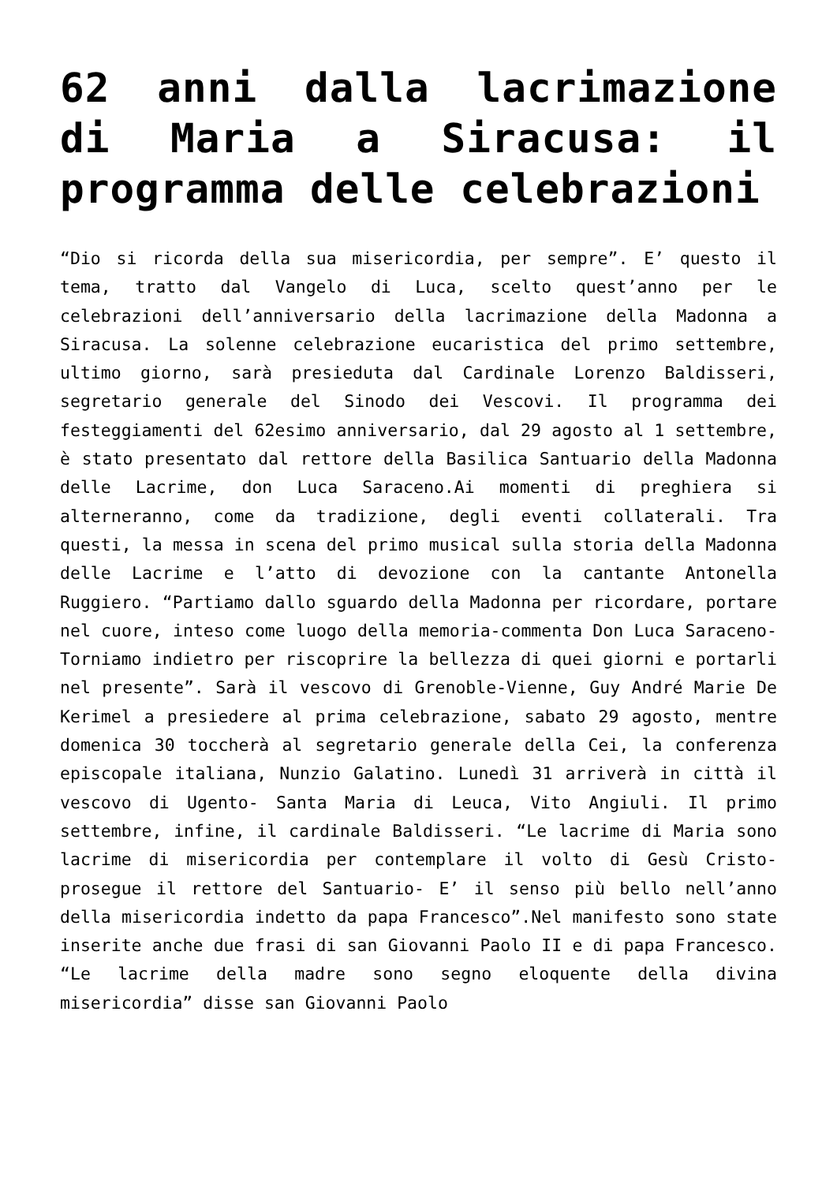62 anni dalla lacrimazione di Maria a Siracusa: il programma delle celebrazioni
“Dio si ricorda della sua misericordia, per sempre”. E’ questo il tema, tratto dal Vangelo di Luca, scelto quest’anno per le celebrazioni dell’anniversario della lacrimazione della Madonna a Siracusa. La solenne celebrazione eucaristica del primo settembre, ultimo giorno, sarà presieduta dal Cardinale Lorenzo Baldisseri, segretario generale del Sinodo dei Vescovi. Il programma dei festeggiamenti del 62esimo anniversario, dal 29 agosto al 1 settembre, è stato presentato dal rettore della Basilica Santuario della Madonna delle Lacrime, don Luca Saraceno.Ai momenti di preghiera si alterneranno, come da tradizione, degli eventi collaterali. Tra questi, la messa in scena del primo musical sulla storia della Madonna delle Lacrime e l’atto di devozione con la cantante Antonella Ruggiero. “Partiamo dallo sguardo della Madonna per ricordare, portare nel cuore, inteso come luogo della memoria-commenta Don Luca Saraceno- Torniamo indietro per riscoprire la bellezza di quei giorni e portarli nel presente”. Sarà il vescovo di Grenoble-Vienne, Guy André Marie De Kerimel a presiedere al prima celebrazione, sabato 29 agosto, mentre domenica 30 toccherà al segretario generale della Cei, la conferenza episcopale italiana, Nunzio Galatino. Lunedì 31 arriverà in città il vescovo di Ugento- Santa Maria di Leuca, Vito Angiuli. Il primo settembre, infine, il cardinale Baldisseri. “Le lacrime di Maria sono lacrime di misericordia per contemplare il volto di Gesù Cristo-prosegue il rettore del Santuario- E’ il senso più bello nell’anno della misericordia indetto da papa Francesco”.Nel manifesto sono state inserite anche due frasi di san Giovanni Paolo II e di papa Francesco. “Le lacrime della madre sono segno eloquente della divina misericordia” disse san Giovanni Paolo